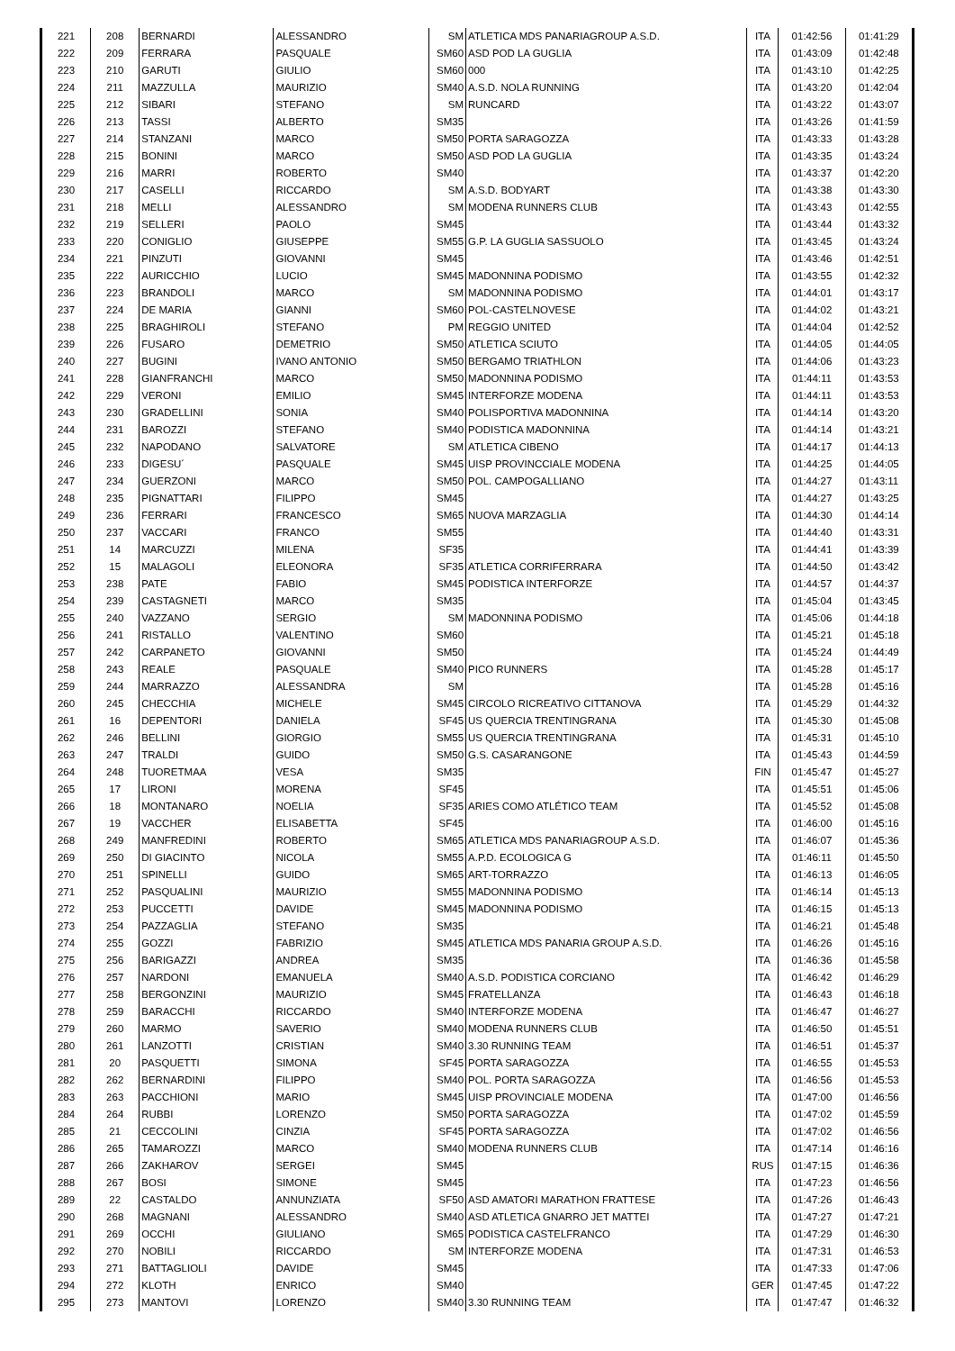| 221 | 208 | BERNARDI | ALESSANDRO | SM | ATLETICA MDS PANARIAGROUP A.S.D. | ITA | 01:42:56 | 01:41:29 |
| 222 | 209 | FERRARA | PASQUALE | SM60 | ASD POD LA GUGLIA | ITA | 01:43:09 | 01:42:48 |
| 223 | 210 | GARUTI | GIULIO | SM60 | 000 | ITA | 01:43:10 | 01:42:25 |
| 224 | 211 | MAZZULLA | MAURIZIO | SM40 | A.S.D. NOLA RUNNING | ITA | 01:43:20 | 01:42:04 |
| 225 | 212 | SIBARI | STEFANO | SM | RUNCARD | ITA | 01:43:22 | 01:43:07 |
| 226 | 213 | TASSI | ALBERTO | SM35 | | ITA | 01:43:26 | 01:41:59 |
| 227 | 214 | STANZANI | MARCO | SM50 | PORTA SARAGOZZA | ITA | 01:43:33 | 01:43:28 |
| 228 | 215 | BONINI | MARCO | SM50 | ASD POD LA GUGLIA | ITA | 01:43:35 | 01:43:24 |
| 229 | 216 | MARRI | ROBERTO | SM40 | | ITA | 01:43:37 | 01:42:20 |
| 230 | 217 | CASELLI | RICCARDO | SM | A.S.D. BODYART | ITA | 01:43:38 | 01:43:30 |
| 231 | 218 | MELLI | ALESSANDRO | SM | MODENA RUNNERS CLUB | ITA | 01:43:43 | 01:42:55 |
| 232 | 219 | SELLERI | PAOLO | SM45 | | ITA | 01:43:44 | 01:43:32 |
| 233 | 220 | CONIGLIO | GIUSEPPE | SM55 | G.P. LA GUGLIA SASSUOLO | ITA | 01:43:45 | 01:43:24 |
| 234 | 221 | PINZUTI | GIOVANNI | SM45 | | ITA | 01:43:46 | 01:42:51 |
| 235 | 222 | AURICCHIO | LUCIO | SM45 | MADONNINA PODISMO | ITA | 01:43:55 | 01:42:32 |
| 236 | 223 | BRANDOLI | MARCO | SM | MADONNINA PODISMO | ITA | 01:44:01 | 01:43:17 |
| 237 | 224 | DE MARIA | GIANNI | SM60 | POL-CASTELNOVESE | ITA | 01:44:02 | 01:43:21 |
| 238 | 225 | BRAGHIROLI | STEFANO | PM | REGGIO UNITED | ITA | 01:44:04 | 01:42:52 |
| 239 | 226 | FUSARO | DEMETRIO | SM50 | ATLETICA SCIUTO | ITA | 01:44:05 | 01:44:05 |
| 240 | 227 | BUGINI | IVANO ANTONIO | SM50 | BERGAMO TRIATHLON | ITA | 01:44:06 | 01:43:23 |
| 241 | 228 | GIANFRANCHI | MARCO | SM50 | MADONNINA PODISMO | ITA | 01:44:11 | 01:43:53 |
| 242 | 229 | VERONI | EMILIO | SM45 | INTERFORZE MODENA | ITA | 01:44:11 | 01:43:53 |
| 243 | 230 | GRADELLINI | SONIA | SM40 | POLISPORTIVA MADONNINA | ITA | 01:44:14 | 01:43:20 |
| 244 | 231 | BAROZZI | STEFANO | SM40 | PODISTICA MADONNINA | ITA | 01:44:14 | 01:43:21 |
| 245 | 232 | NAPODANO | SALVATORE | SM | ATLETICA CIBENO | ITA | 01:44:17 | 01:44:13 |
| 246 | 233 | DIGESU´ | PASQUALE | SM45 | UISP PROVINCCIALE MODENA | ITA | 01:44:25 | 01:44:05 |
| 247 | 234 | GUERZONI | MARCO | SM50 | POL. CAMPOGALLIANO | ITA | 01:44:27 | 01:43:11 |
| 248 | 235 | PIGNATTARI | FILIPPO | SM45 | | ITA | 01:44:27 | 01:43:25 |
| 249 | 236 | FERRARI | FRANCESCO | SM65 | NUOVA MARZAGLIA | ITA | 01:44:30 | 01:44:14 |
| 250 | 237 | VACCARI | FRANCO | SM55 | | ITA | 01:44:40 | 01:43:31 |
| 251 | 14 | MARCUZZI | MILENA | SF35 | | ITA | 01:44:41 | 01:43:39 |
| 252 | 15 | MALAGOLI | ELEONORA | SF35 | ATLETICA CORRIFERRARA | ITA | 01:44:50 | 01:43:42 |
| 253 | 238 | PATE | FABIO | SM45 | PODISTICA INTERFORZE | ITA | 01:44:57 | 01:44:37 |
| 254 | 239 | CASTAGNETI | MARCO | SM35 | | ITA | 01:45:04 | 01:43:45 |
| 255 | 240 | VAZZANO | SERGIO | SM | MADONNINA PODISMO | ITA | 01:45:06 | 01:44:18 |
| 256 | 241 | RISTALLO | VALENTINO | SM60 | | ITA | 01:45:21 | 01:45:18 |
| 257 | 242 | CARPANETO | GIOVANNI | SM50 | | ITA | 01:45:24 | 01:44:49 |
| 258 | 243 | REALE | PASQUALE | SM40 | PICO RUNNERS | ITA | 01:45:28 | 01:45:17 |
| 259 | 244 | MARRAZZO | ALESSANDRA | SM | | ITA | 01:45:28 | 01:45:16 |
| 260 | 245 | CHECCHIA | MICHELE | SM45 | CIRCOLO RICREATIVO CITTANOVA | ITA | 01:45:29 | 01:44:32 |
| 261 | 16 | DEPENTORI | DANIELA | SF45 | US QUERCIA TRENTINGRANA | ITA | 01:45:30 | 01:45:08 |
| 262 | 246 | BELLINI | GIORGIO | SM55 | US QUERCIA TRENTINGRANA | ITA | 01:45:31 | 01:45:10 |
| 263 | 247 | TRALDI | GUIDO | SM50 | G.S. CASARANGONE | ITA | 01:45:43 | 01:44:59 |
| 264 | 248 | TUORETMAA | VESA | SM35 | | FIN | 01:45:47 | 01:45:27 |
| 265 | 17 | LIRONI | MORENA | SF45 | | ITA | 01:45:51 | 01:45:06 |
| 266 | 18 | MONTANARO | NOELIA | SF35 | ARIES COMO ATLÉTICO TEAM | ITA | 01:45:52 | 01:45:08 |
| 267 | 19 | VACCHER | ELISABETTA | SF45 | | ITA | 01:46:00 | 01:45:16 |
| 268 | 249 | MANFREDINI | ROBERTO | SM65 | ATLETICA MDS PANARIAGROUP A.S.D. | ITA | 01:46:07 | 01:45:36 |
| 269 | 250 | DI GIACINTO | NICOLA | SM55 | A.P.D. ECOLOGICA G | ITA | 01:46:11 | 01:45:50 |
| 270 | 251 | SPINELLI | GUIDO | SM65 | ART-TORRAZZO | ITA | 01:46:13 | 01:46:05 |
| 271 | 252 | PASQUALINI | MAURIZIO | SM55 | MADONNINA PODISMO | ITA | 01:46:14 | 01:45:13 |
| 272 | 253 | PUCCETTI | DAVIDE | SM45 | MADONNINA PODISMO | ITA | 01:46:15 | 01:45:13 |
| 273 | 254 | PAZZAGLIA | STEFANO | SM35 | | ITA | 01:46:21 | 01:45:48 |
| 274 | 255 | GOZZI | FABRIZIO | SM45 | ATLETICA MDS PANARIA GROUP A.S.D. | ITA | 01:46:26 | 01:45:16 |
| 275 | 256 | BARIGAZZI | ANDREA | SM35 | | ITA | 01:46:36 | 01:45:58 |
| 276 | 257 | NARDONI | EMANUELA | SM40 | A.S.D. PODISTICA CORCIANO | ITA | 01:46:42 | 01:46:29 |
| 277 | 258 | BERGONZINI | MAURIZIO | SM45 | FRATELLANZA | ITA | 01:46:43 | 01:46:18 |
| 278 | 259 | BARACCHI | RICCARDO | SM40 | INTERFORZE MODENA | ITA | 01:46:47 | 01:46:27 |
| 279 | 260 | MARMO | SAVERIO | SM40 | MODENA RUNNERS CLUB | ITA | 01:46:50 | 01:45:51 |
| 280 | 261 | LANZOTTI | CRISTIAN | SM40 | 3.30 RUNNING TEAM | ITA | 01:46:51 | 01:45:37 |
| 281 | 20 | PASQUETTI | SIMONA | SF45 | PORTA SARAGOZZA | ITA | 01:46:55 | 01:45:53 |
| 282 | 262 | BERNARDINI | FILIPPO | SM40 | POL. PORTA SARAGOZZA | ITA | 01:46:56 | 01:45:53 |
| 283 | 263 | PACCHIONI | MARIO | SM45 | UISP PROVINCIALE MODENA | ITA | 01:47:00 | 01:46:56 |
| 284 | 264 | RUBBI | LORENZO | SM50 | PORTA SARAGOZZA | ITA | 01:47:02 | 01:45:59 |
| 285 | 21 | CECCOLINI | CINZIA | SF45 | PORTA SARAGOZZA | ITA | 01:47:02 | 01:46:56 |
| 286 | 265 | TAMAROZZI | MARCO | SM40 | MODENA RUNNERS CLUB | ITA | 01:47:14 | 01:46:16 |
| 287 | 266 | ZAKHAROV | SERGEI | SM45 | | RUS | 01:47:15 | 01:46:36 |
| 288 | 267 | BOSI | SIMONE | SM45 | | ITA | 01:47:23 | 01:46:56 |
| 289 | 22 | CASTALDO | ANNUNZIATA | SF50 | ASD AMATORI MARATHON FRATTESE | ITA | 01:47:26 | 01:46:43 |
| 290 | 268 | MAGNANI | ALESSANDRO | SM40 | ASD ATLETICA GNARRO JET MATTEI | ITA | 01:47:27 | 01:47:21 |
| 291 | 269 | OCCHI | GIULIANO | SM65 | PODISTICA CASTELFRANCO | ITA | 01:47:29 | 01:46:30 |
| 292 | 270 | NOBILI | RICCARDO | SM | INTERFORZE MODENA | ITA | 01:47:31 | 01:46:53 |
| 293 | 271 | BATTAGLIOLI | DAVIDE | SM45 | | ITA | 01:47:33 | 01:47:06 |
| 294 | 272 | KLOTH | ENRICO | SM40 | | GER | 01:47:45 | 01:47:22 |
| 295 | 273 | MANTOVI | LORENZO | SM40 | 3.30 RUNNING TEAM | ITA | 01:47:47 | 01:46:32 |